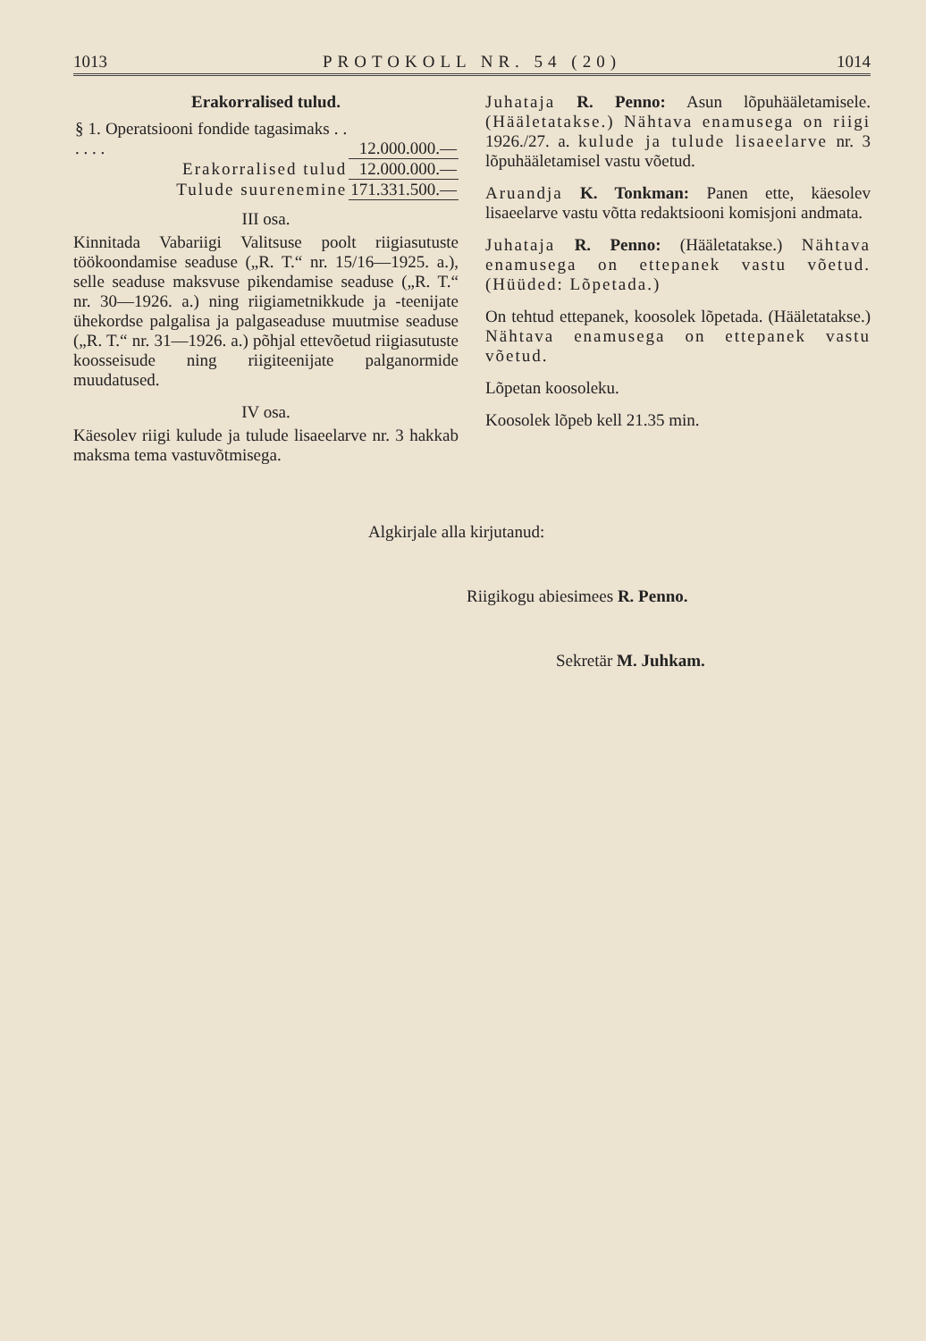1013 PROTOKOLL NR. 54 (20) 1014
Erakorralised tulud.
| § 1. Operatsiooni fondide tagasimaks . . . . . . | 12.000.000.— |
| Erakorralised tulud | 12.000.000.— |
| Tulude suurenemine | 171.331.500.— |
III osa.
Kinnitada Vabariigi Valitsuse poolt riigiasutuste töökoondamise seaduse („R. T.“ nr. 15/16—1925. a.), selle seaduse maksvuse pikendamise seaduse („R. T.“ nr. 30—1926. a.) ning riigiametnikkude ja -teenijate ühekordse palgalisa ja palgaseaduse muutmise seaduse („R. T.“ nr. 31—1926. a.) põhjal ettevõetud riigiasutuste koosseisude ning riigiteenijate palganormide muudatused.
IV osa.
Käesolev riigi kulude ja tulude lisaeelarve nr. 3 hakkab maksma tema vastuvõtmisega.
Juhataja R. Penno: Asun lõpuhääletamisele. (Hääletatakse.) Nähtava enamusega on riigi 1926./27. a. kulude ja tulude lisaeelarve nr. 3 lõpuhääletamisel vastu võetud.
Aruandja K. Tonkman: Panen ette, käesolev lisaeelarve vastu võtta redaktsiooni komisjoni andmata.
Juhataja R. Penno: (Hääletatakse.) Nähtava enamusega on ettepanek vastu võetud. (Hüüded: Lõpetada.)
On tehtud ettepanek, koosolek lõpetada. (Hääletatakse.) Nähtava enamusega on ettepanek vastu võetud.
Lõpetan koosoleku.
Koosolek lõpeb kell 21.35 min.
Algkirjale alla kirjutanud:
Riigikogu abiesimees R. Penno.
Sekretär M. Juhkam.